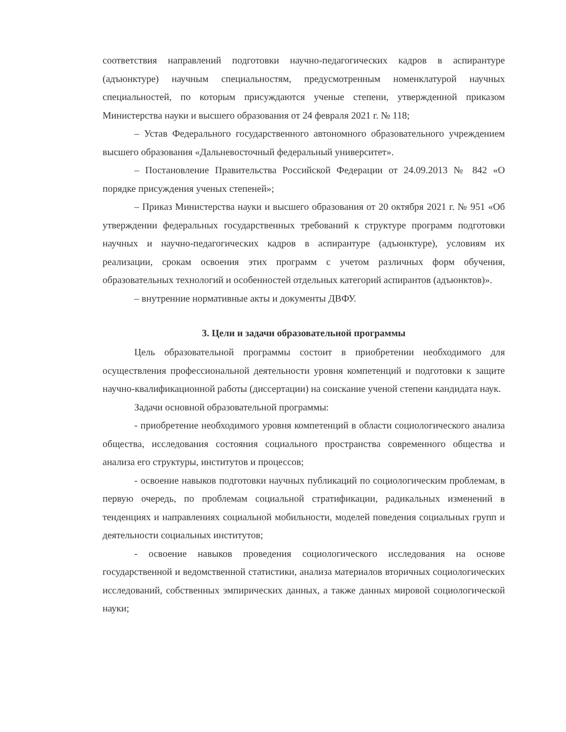соответствия направлений подготовки научно-педагогических кадров в аспирантуре (адъюнктуре) научным специальностям, предусмотренным номенклатурой научных специальностей, по которым присуждаются ученые степени, утвержденной приказом Министерства науки и высшего образования от 24 февраля 2021 г. № 118;
– Устав Федерального государственного автономного образовательного учреждением высшего образования «Дальневосточный федеральный университет».
– Постановление Правительства Российской Федерации от 24.09.2013 № 842 «О порядке присуждения ученых степеней»;
– Приказ Министерства науки и высшего образования от 20 октября 2021 г. № 951 «Об утверждении федеральных государственных требований к структуре программ подготовки научных и научно-педагогических кадров в аспирантуре (адъюнктуре), условиям их реализации, срокам освоения этих программ с учетом различных форм обучения, образовательных технологий и особенностей отдельных категорий аспирантов (адъюнктов)».
– внутренние нормативные акты и документы ДВФУ.
3. Цели и задачи образовательной программы
Цель образовательной программы состоит в приобретении необходимого для осуществления профессиональной деятельности уровня компетенций и подготовки к защите научно-квалификационной работы (диссертации) на соискание ученой степени кандидата наук.
Задачи основной образовательной программы:
- приобретение необходимого уровня компетенций в области социологического анализа общества, исследования состояния социального пространства современного общества и анализа его структуры, институтов и процессов;
- освоение навыков подготовки научных публикаций по социологическим проблемам, в первую очередь, по проблемам социальной стратификации, радикальных изменений в тенденциях и направлениях социальной мобильности, моделей поведения социальных групп и деятельности социальных институтов;
- освоение навыков проведения социологического исследования на основе государственной и ведомственной статистики, анализа материалов вторичных социологических исследований, собственных эмпирических данных, а также данных мировой социологической науки;